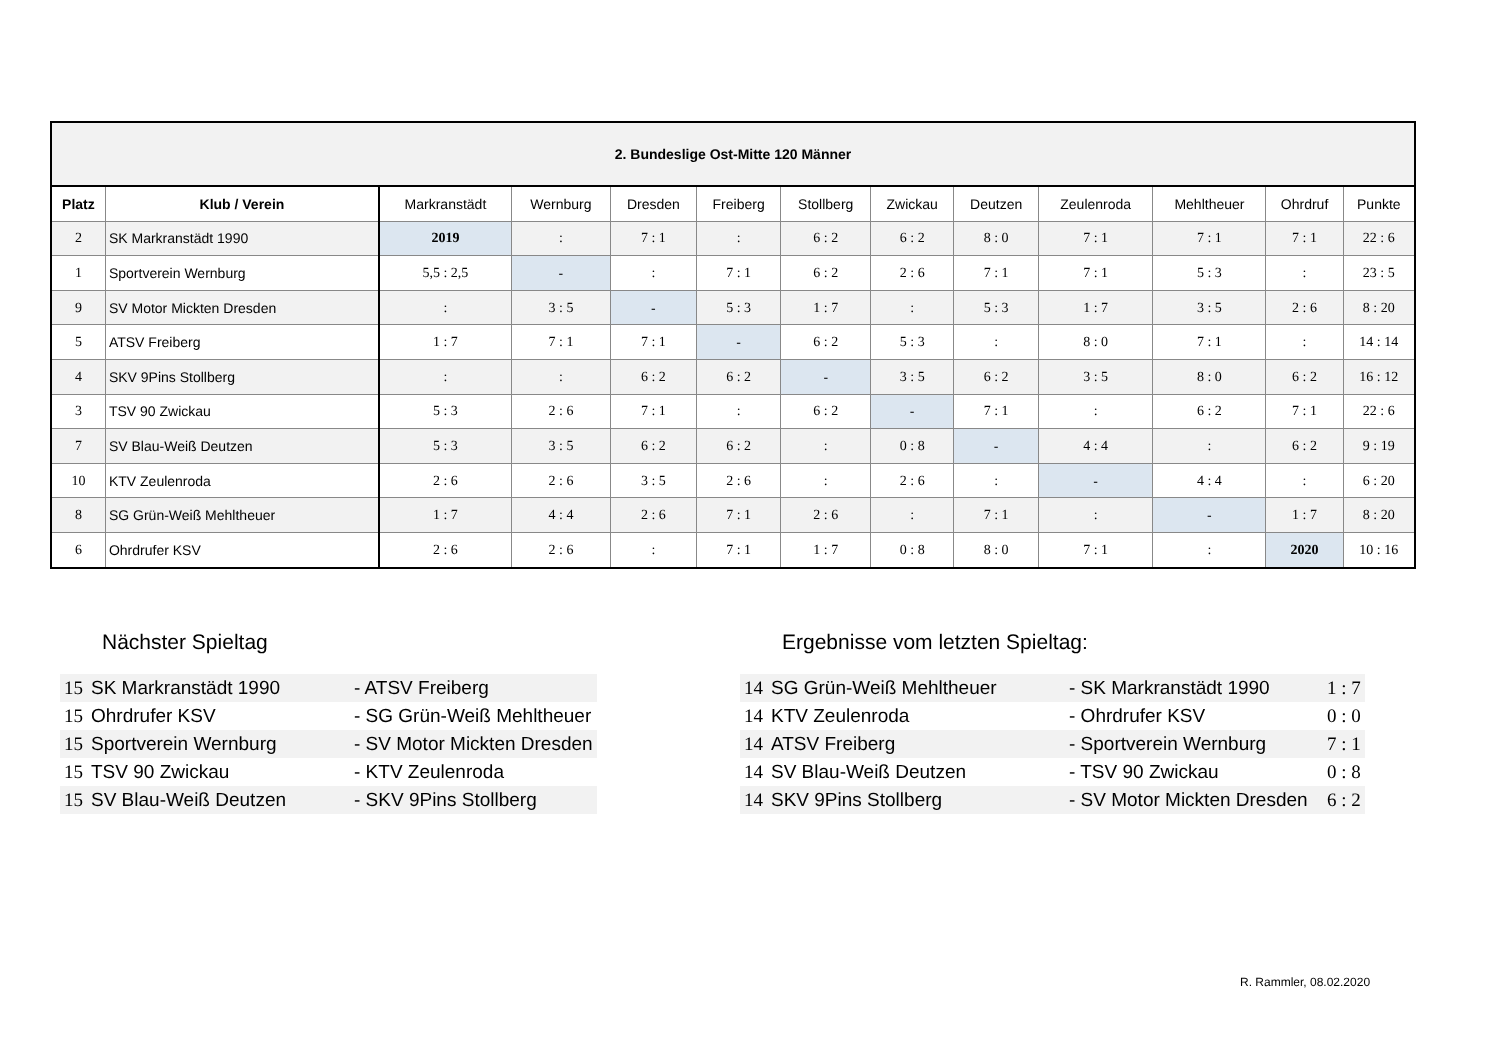| 2. Bundeslige Ost-Mitte 120 Männer | | | | | | | | | | | | |
| Platz | Klub / Verein | Markranstädt | Wernburg | Dresden | Freiberg | Stollberg | Zwickau | Deutzen | Zeulenroda | Mehltheuer | Ohrdruf | Punkte |
| 2 | SK Markranstädt 1990 | 2019 | : | 7 : 1 | : | 6 : 2 | 6 : 2 | 8 : 0 | 7 : 1 | 7 : 1 | 7 : 1 | 22 : 6 |
| 1 | Sportverein Wernburg | 5,5 : 2,5 | - | : | 7 : 1 | 6 : 2 | 2 : 6 | 7 : 1 | 7 : 1 | 5 : 3 | : | 23 : 5 |
| 9 | SV Motor Mickten Dresden | : | 3 : 5 | - | 5 : 3 | 1 : 7 | : | 5 : 3 | 1 : 7 | 3 : 5 | 2 : 6 | 8 : 20 |
| 5 | ATSV Freiberg | 1 : 7 | 7 : 1 | 7 : 1 | - | 6 : 2 | 5 : 3 | : | 8 : 0 | 7 : 1 | : | 14 : 14 |
| 4 | SKV 9Pins Stollberg | : | : | 6 : 2 | 6 : 2 | - | 3 : 5 | 6 : 2 | 3 : 5 | 8 : 0 | 6 : 2 | 16 : 12 |
| 3 | TSV 90 Zwickau | 5 : 3 | 2 : 6 | 7 : 1 | : | 6 : 2 | - | 7 : 1 | : | 6 : 2 | 7 : 1 | 22 : 6 |
| 7 | SV Blau-Weiß Deutzen | 5 : 3 | 3 : 5 | 6 : 2 | 6 : 2 | : | 0 : 8 | - | 4 : 4 | : | 6 : 2 | 9 : 19 |
| 10 | KTV Zeulenroda | 2 : 6 | 2 : 6 | 3 : 5 | 2 : 6 | : | 2 : 6 | : | - | 4 : 4 | : | 6 : 20 |
| 8 | SG Grün-Weiß Mehltheuer | 1 : 7 | 4 : 4 | 2 : 6 | 7 : 1 | 2 : 6 | : | 7 : 1 | : | - | 1 : 7 | 8 : 20 |
| 6 | Ohrdrufer KSV | 2 : 6 | 2 : 6 | : | 7 : 1 | 1 : 7 | 0 : 8 | 8 : 0 | 7 : 1 | : | 2020 | 10 : 16 |
Nächster Spieltag
| 15 | SK Markranstädt 1990 | - ATSV Freiberg |
| 15 | Ohrdrufer KSV | - SG Grün-Weiß Mehltheuer |
| 15 | Sportverein Wernburg | - SV Motor Mickten Dresden |
| 15 | TSV 90 Zwickau | - KTV Zeulenroda |
| 15 | SV Blau-Weiß Deutzen | - SKV 9Pins Stollberg |
Ergebnisse vom letzten Spieltag:
| 14 | SG Grün-Weiß Mehltheuer | - SK Markranstädt 1990 | 1 : 7 |
| 14 | KTV Zeulenroda | - Ohrdrufer KSV | 0 : 0 |
| 14 | ATSV Freiberg | - Sportverein Wernburg | 7 : 1 |
| 14 | SV Blau-Weiß Deutzen | - TSV 90 Zwickau | 0 : 8 |
| 14 | SKV 9Pins Stollberg | - SV Motor Mickten Dresden | 6 : 2 |
R. Rammler, 08.02.2020